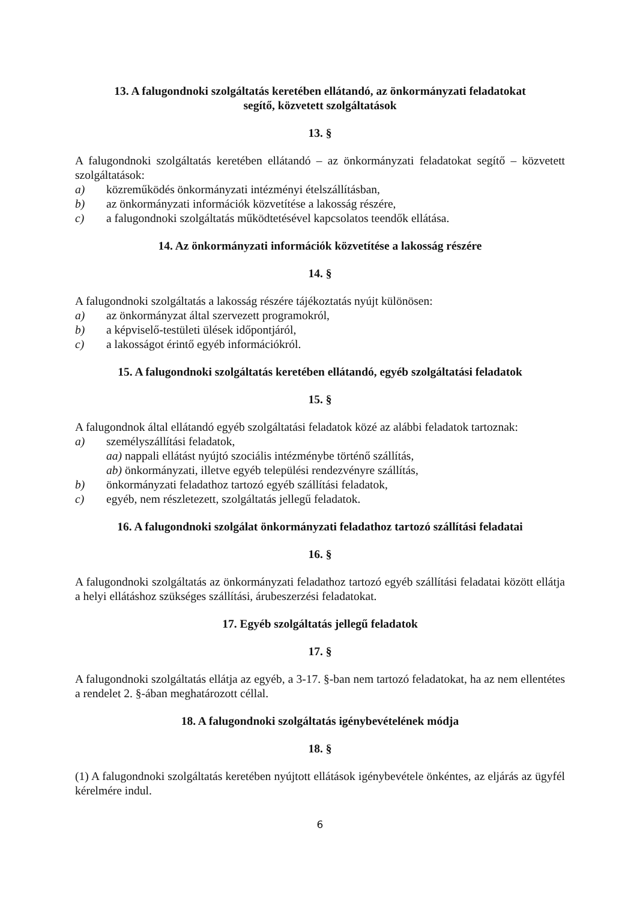13. A falugondnoki szolgáltatás keretében ellátandó, az önkormányzati feladatokat
segítő, közvetett szolgáltatások
13. §
A falugondnoki szolgáltatás keretében ellátandó – az önkormányzati feladatokat segítő – közvetett szolgáltatások:
a) közreműködés önkormányzati intézményi ételszállításban,
b) az önkormányzati információk közvetítése a lakosság részére,
c) a falugondnoki szolgáltatás működtetésével kapcsolatos teendők ellátása.
14. Az önkormányzati információk közvetítése a lakosság részére
14. §
A falugondnoki szolgáltatás a lakosság részére tájékoztatás nyújt különösen:
a) az önkormányzat által szervezett programokról,
b) a képviselő-testületi ülések időpontjáról,
c) a lakosságot érintő egyéb információkról.
15. A falugondnoki szolgáltatás keretében ellátandó, egyéb szolgáltatási feladatok
15. §
A falugondnok által ellátandó egyéb szolgáltatási feladatok közé az alábbi feladatok tartoznak:
a) személyszállítási feladatok,
aa) nappali ellátást nyújtó szociális intézménybe történő szállítás,
ab) önkormányzati, illetve egyéb települési rendezvényre szállítás,
b) önkormányzati feladathoz tartozó egyéb szállítási feladatok,
c) egyéb, nem részletezett, szolgáltatás jellegű feladatok.
16. A falugondnoki szolgálat önkormányzati feladathoz tartozó szállítási feladatai
16. §
A falugondnoki szolgáltatás az önkormányzati feladathoz tartozó egyéb szállítási feladatai között ellátja a helyi ellátáshoz szükséges szállítási, árubeszerzési feladatokat.
17. Egyéb szolgáltatás jellegű feladatok
17. §
A falugondnoki szolgáltatás ellátja az egyéb, a 3-17. §-ban nem tartozó feladatokat, ha az nem ellentétes a rendelet 2. §-ában meghatározott céllal.
18. A falugondnoki szolgáltatás igénybevételének módja
18. §
(1) A falugondnoki szolgáltatás keretében nyújtott ellátások igénybevétele önkéntes, az eljárás az ügyfél kérelmére indul.
6